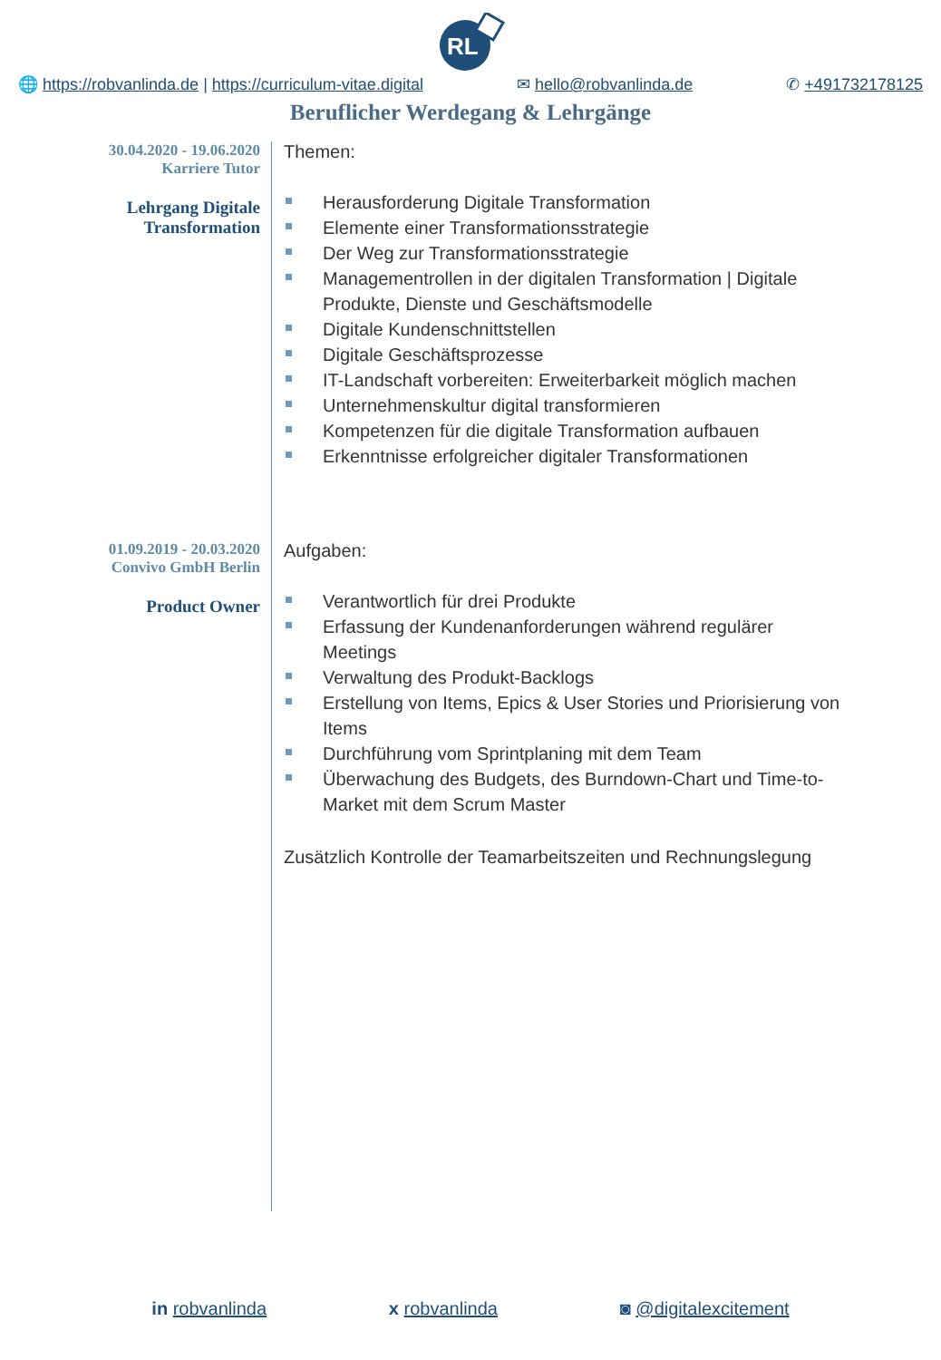RL
🌐 https://robvanlinda.de | https://curriculum-vitae.digital ✉ hello@robvanlinda.de ✆ +491732178125
Beruflicher Werdegang & Lehrgänge
30.04.2020 - 19.06.2020
Karriere Tutor
Lehrgang Digitale
Transformation
Themen:
Herausforderung Digitale Transformation
Elemente einer Transformationsstrategie
Der Weg zur Transformationsstrategie
Managementrollen in der digitalen Transformation | Digitale Produkte, Dienste und Geschäftsmodelle
Digitale Kundenschnittstellen
Digitale Geschäftsprozesse
IT-Landschaft vorbereiten: Erweiterbarkeit möglich machen
Unternehmenskultur digital transformieren
Kompetenzen für die digitale Transformation aufbauen
Erkenntnisse erfolgreicher digitaler Transformationen
01.09.2019 - 20.03.2020
Convivo GmbH Berlin
Product Owner
Aufgaben:
Verantwortlich für drei Produkte
Erfassung der Kundenanforderungen während regulärer Meetings
Verwaltung des Produkt-Backlogs
Erstellung von Items, Epics & User Stories und Priorisierung von Items
Durchführung vom Sprintplaning mit dem Team
Überwachung des Budgets, des Burndown-Chart und Time-to-Market mit dem Scrum Master
Zusätzlich Kontrolle der Teamarbeitszeiten und Rechnungslegung
in robvanlinda x robvanlinda ◙ @digitalexcitement